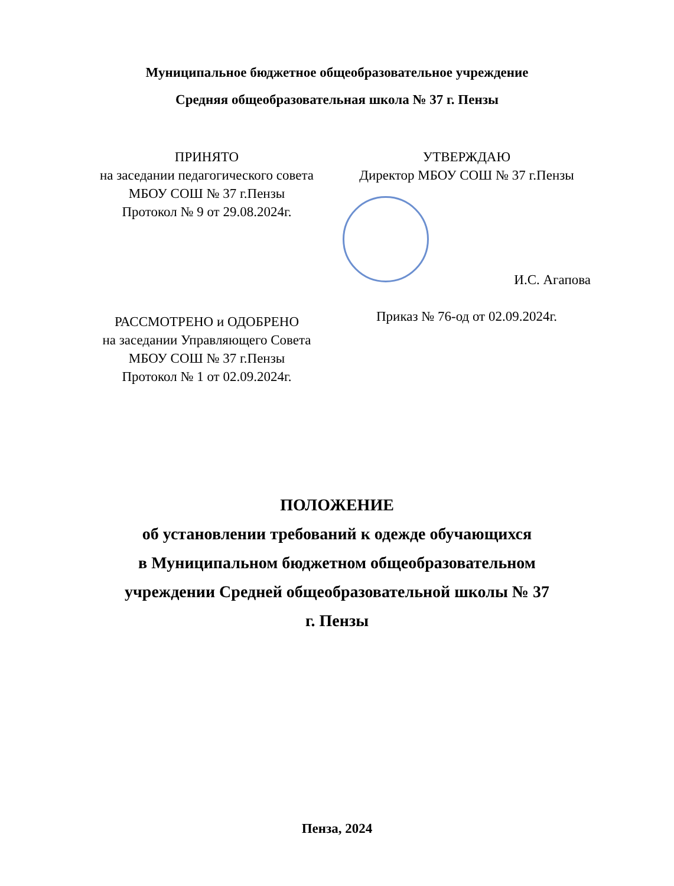Муниципальное бюджетное общеобразовательное учреждение
Средняя общеобразовательная школа № 37 г. Пензы
ПРИНЯТО
на заседании педагогического совета
МБОУ СОШ № 37 г.Пензы
Протокол № 9 от 29.08.2024г.
РАССМОТРЕНО и ОДОБРЕНО
на заседании Управляющего Совета
МБОУ СОШ № 37 г.Пензы
Протокол № 1 от 02.09.2024г.
УТВЕРЖДАЮ
Директор МБОУ СОШ № 37 г.Пензы
И.С. Агапова
Приказ № 76-од от 02.09.2024г.
ПОЛОЖЕНИЕ
об установлении требований к одежде обучающихся
в Муниципальном бюджетном общеобразовательном
учреждении Средней общеобразовательной школы № 37
г. Пензы
Пенза, 2024